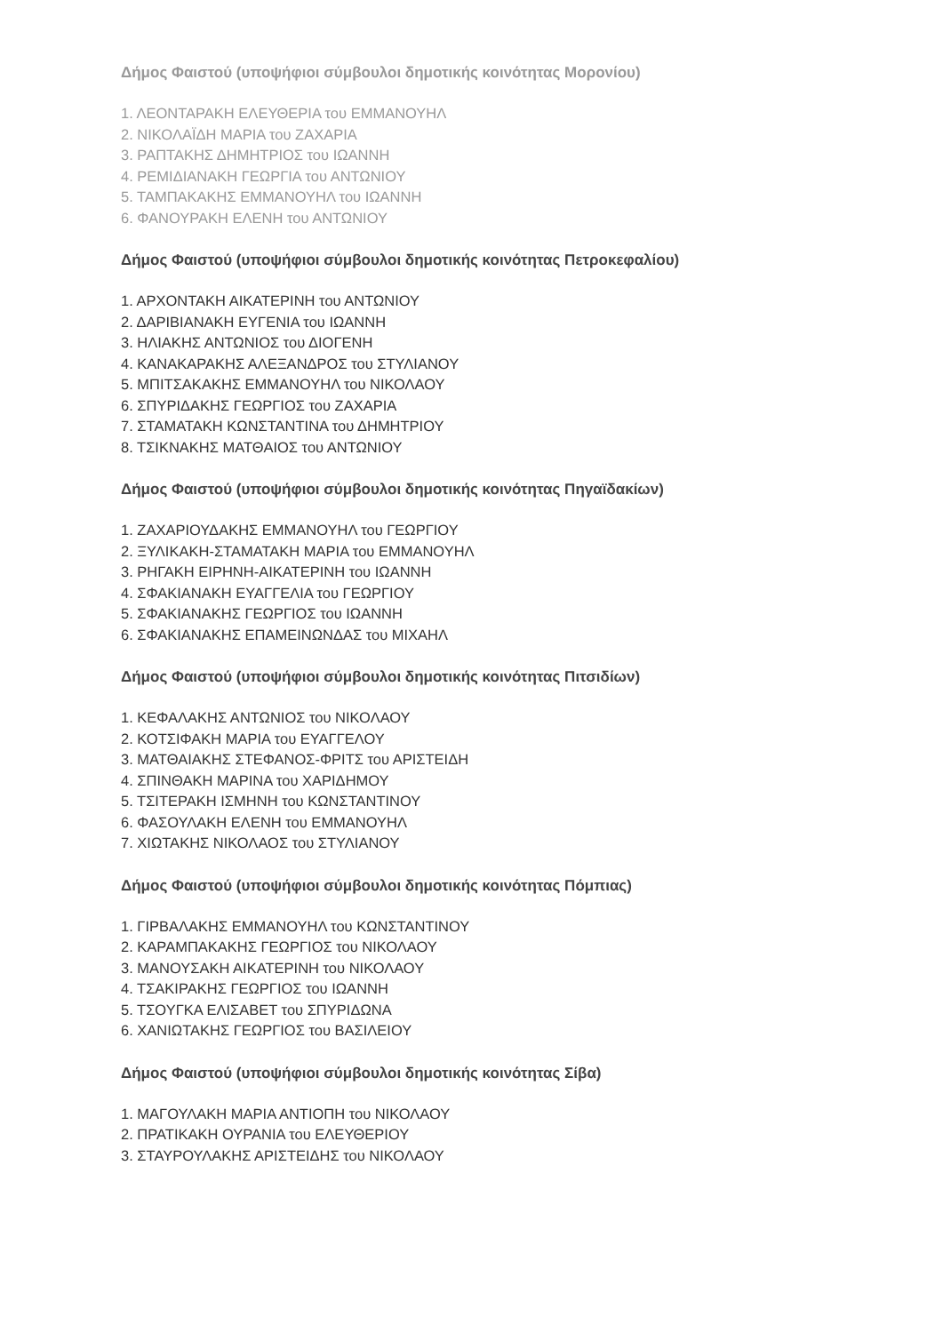Δήμος Φαιστού (υποψήφιοι σύμβουλοι δημοτικής κοινότητας Μορονίου)
1. ΛΕΟΝΤΑΡΑΚΗ ΕΛΕΥΘΕΡΙΑ του ΕΜΜΑΝΟΥΗΛ
2. ΝΙΚΟΛΑΪΔΗ ΜΑΡΙΑ του ΖΑΧΑΡΙΑ
3. ΡΑΠΤΑΚΗΣ ΔΗΜΗΤΡΙΟΣ του ΙΩΑΝΝΗ
4. ΡΕΜΙΔΙΑΝΑΚΗ ΓΕΩΡΓΙΑ του ΑΝΤΩΝΙΟΥ
5. ΤΑΜΠΑΚΑΚΗΣ ΕΜΜΑΝΟΥΗΛ του ΙΩΑΝΝΗ
6. ΦΑΝΟΥΡΑΚΗ ΕΛΕΝΗ του ΑΝΤΩΝΙΟΥ
Δήμος Φαιστού (υποψήφιοι σύμβουλοι δημοτικής κοινότητας Πετροκεφαλίου)
1. ΑΡΧΟΝΤΑΚΗ ΑΙΚΑΤΕΡΙΝΗ του ΑΝΤΩΝΙΟΥ
2. ΔΑΡΙΒΙΑΝΑΚΗ ΕΥΓΕΝΙΑ του ΙΩΑΝΝΗ
3. ΗΛΙΑΚΗΣ ΑΝΤΩΝΙΟΣ του ΔΙΟΓΕΝΗ
4. ΚΑΝΑΚΑΡΑΚΗΣ ΑΛΕΞΑΝΔΡΟΣ του ΣΤΥΛΙΑΝΟΥ
5. ΜΠΙΤΣΑΚΑΚΗΣ ΕΜΜΑΝΟΥΗΛ του ΝΙΚΟΛΑΟΥ
6. ΣΠΥΡΙΔΑΚΗΣ ΓΕΩΡΓΙΟΣ του ΖΑΧΑΡΙΑ
7. ΣΤΑΜΑΤΑΚΗ ΚΩΝΣΤΑΝΤΙΝΑ του ΔΗΜΗΤΡΙΟΥ
8. ΤΣΙΚΝΑΚΗΣ ΜΑΤΘΑΙΟΣ του ΑΝΤΩΝΙΟΥ
Δήμος Φαιστού (υποψήφιοι σύμβουλοι δημοτικής κοινότητας Πηγαϊδακίων)
1. ΖΑΧΑΡΙΟΥΔΑΚΗΣ ΕΜΜΑΝΟΥΗΛ του ΓΕΩΡΓΙΟΥ
2. ΞΥΛΙΚΑΚΗ-ΣΤΑΜΑΤΑΚΗ ΜΑΡΙΑ του ΕΜΜΑΝΟΥΗΛ
3. ΡΗΓΑΚΗ ΕΙΡΗΝΗ-ΑΙΚΑΤΕΡΙΝΗ του ΙΩΑΝΝΗ
4. ΣΦΑΚΙΑΝΑΚΗ ΕΥΑΓΓΕΛΙΑ του ΓΕΩΡΓΙΟΥ
5. ΣΦΑΚΙΑΝΑΚΗΣ ΓΕΩΡΓΙΟΣ του ΙΩΑΝΝΗ
6. ΣΦΑΚΙΑΝΑΚΗΣ ΕΠΑΜΕΙΝΩΝΔΑΣ του ΜΙΧΑΗΛ
Δήμος Φαιστού (υποψήφιοι σύμβουλοι δημοτικής κοινότητας Πιτσιδίων)
1. ΚΕΦΑΛΑΚΗΣ ΑΝΤΩΝΙΟΣ του ΝΙΚΟΛΑΟΥ
2. ΚΟΤΣΙΦΑΚΗ ΜΑΡΙΑ του ΕΥΑΓΓΕΛΟΥ
3. ΜΑΤΘΑΙΑΚΗΣ ΣΤΕΦΑΝΟΣ-ΦΡΙΤΣ του ΑΡΙΣΤΕΙΔΗ
4. ΣΠΙΝΘΑΚΗ ΜΑΡΙΝΑ του ΧΑΡΙΔΗΜΟΥ
5. ΤΣΙΤΕΡΑΚΗ ΙΣΜΗΝΗ του ΚΩΝΣΤΑΝΤΙΝΟΥ
6. ΦΑΣΟΥΛΑΚΗ ΕΛΕΝΗ του ΕΜΜΑΝΟΥΗΛ
7. ΧΙΩΤΑΚΗΣ ΝΙΚΟΛΑΟΣ του ΣΤΥΛΙΑΝΟΥ
Δήμος Φαιστού (υποψήφιοι σύμβουλοι δημοτικής κοινότητας Πόμπιας)
1. ΓΙΡΒΑΛΑΚΗΣ ΕΜΜΑΝΟΥΗΛ του ΚΩΝΣΤΑΝΤΙΝΟΥ
2. ΚΑΡΑΜΠΑΚΑΚΗΣ ΓΕΩΡΓΙΟΣ του ΝΙΚΟΛΑΟΥ
3. ΜΑΝΟΥΣΑΚΗ ΑΙΚΑΤΕΡΙΝΗ του ΝΙΚΟΛΑΟΥ
4. ΤΣΑΚΙΡΑΚΗΣ ΓΕΩΡΓΙΟΣ του ΙΩΑΝΝΗ
5. ΤΣΟΥΓΚΑ ΕΛΙΣΑΒΕΤ του ΣΠΥΡΙΔΩΝΑ
6. ΧΑΝΙΩΤΑΚΗΣ ΓΕΩΡΓΙΟΣ του ΒΑΣΙΛΕΙΟΥ
Δήμος Φαιστού (υποψήφιοι σύμβουλοι δημοτικής κοινότητας Σίβα)
1. ΜΑΓΟΥΛΑΚΗ ΜΑΡΙΑ ΑΝΤΙΟΠΗ του ΝΙΚΟΛΑΟΥ
2. ΠΡΑΤΙΚΑΚΗ ΟΥΡΑΝΙΑ του ΕΛΕΥΘΕΡΙΟΥ
3. ΣΤΑΥΡΟΥΛΑΚΗΣ ΑΡΙΣΤΕΙΔΗΣ του ΝΙΚΟΛΑΟΥ